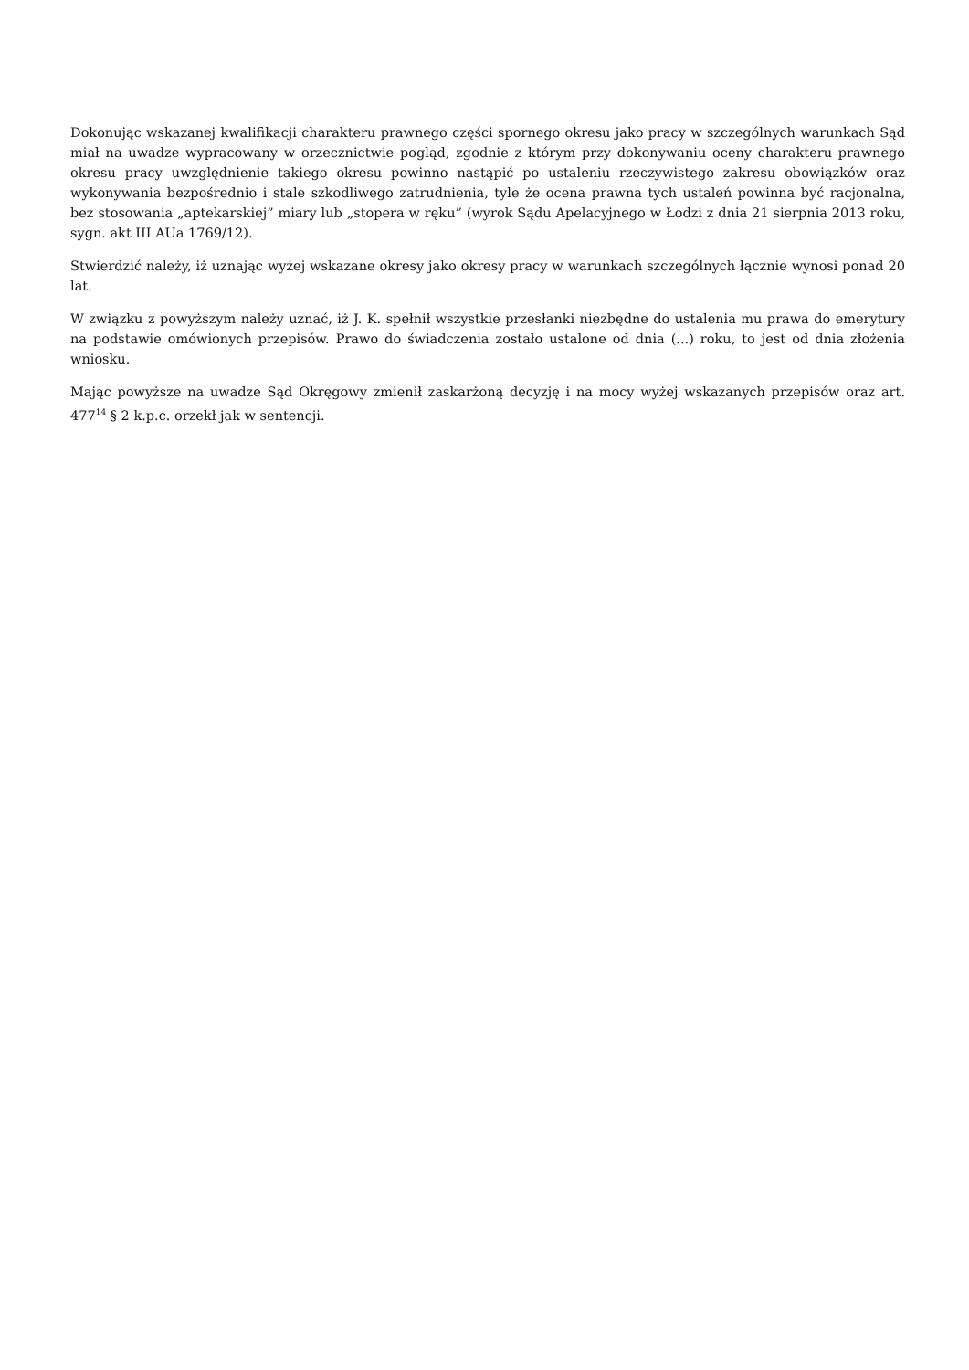Dokonując wskazanej kwalifikacji charakteru prawnego części spornego okresu jako pracy w szczególnych warunkach Sąd miał na uwadze wypracowany w orzecznictwie pogląd, zgodnie z którym przy dokonywaniu oceny charakteru prawnego okresu pracy uwzględnienie takiego okresu powinno nastąpić po ustaleniu rzeczywistego zakresu obowiązków oraz wykonywania bezpośrednio i stale szkodliwego zatrudnienia, tyle że ocena prawna tych ustaleń powinna być racjonalna, bez stosowania „aptekarskiej” miary lub „stopera w ręku” (wyrok Sądu Apelacyjnego w Łodzi z dnia 21 sierpnia 2013 roku, sygn. akt III AUa 1769/12).
Stwierdzić należy, iż uznając wyżej wskazane okresy jako okresy pracy w warunkach szczególnych łącznie wynosi ponad 20 lat.
W związku z powyższym należy uznać, iż J. K. spełnił wszystkie przesłanki niezbędne do ustalenia mu prawa do emerytury na podstawie omówionych przepisów. Prawo do świadczenia zostało ustalone od dnia (...) roku, to jest od dnia złożenia wniosku.
Mając powyższe na uwadze Sąd Okręgowy zmienił zaskarżoną decyzję i na mocy wyżej wskazanych przepisów oraz art. 477<sup>14</sup> § 2 k.p.c. orzekł jak w sentencji.